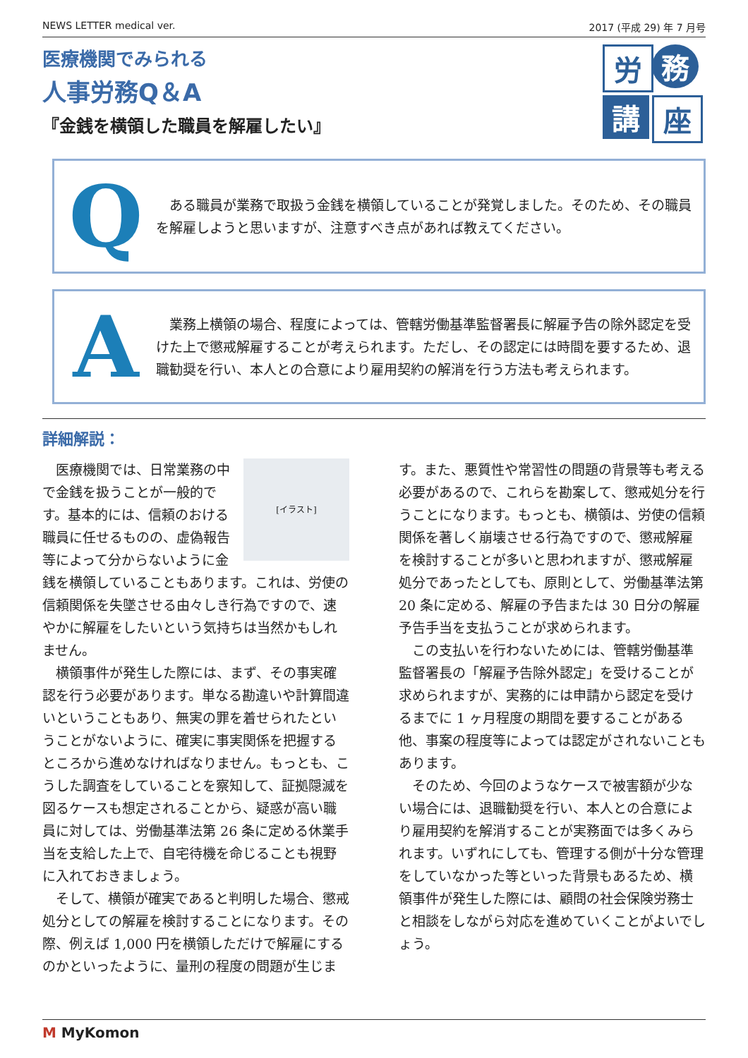NEWS LETTER medical ver. 2017 (平成 29) 年 7 月号
医療機関でみられる
人事労務Q＆A
『金銭を横領した職員を解雇したい』
労
務
講
座
Q
　ある職員が業務で取扱う金銭を横領していることが発覚しました。そのため、その職員を解雇しようと思いますが、注意すべき点があれば教えてください。
A
　業務上横領の場合、程度によっては、管轄労働基準監督署長に解雇予告の除外認定を受けた上で懲戒解雇することが考えられます。ただし、その認定には時間を要するため、退職勧奨を行い、本人との合意により雇用契約の解消を行う方法も考えられます。
詳細解説：
[イラスト]
医療機関では、日常業務の中で金銭を扱うことが一般的です。基本的には、信頼のおける職員に任せるものの、虚偽報告等によって分からないように金銭を横領していることもあります。これは、労使の信頼関係を失墜させる由々しき行為ですので、速やかに解雇をしたいという気持ちは当然かもしれません。
横領事件が発生した際には、まず、その事実確認を行う必要があります。単なる勘違いや計算間違いということもあり、無実の罪を着せられたということがないように、確実に事実関係を把握するところから進めなければなりません。もっとも、こうした調査をしていることを察知して、証拠隠滅を図るケースも想定されることから、疑惑が高い職員に対しては、労働基準法第 26 条に定める休業手当を支給した上で、自宅待機を命じることも視野に入れておきましょう。
そして、横領が確実であると判明した場合、懲戒処分としての解雇を検討することになります。その際、例えば 1,000 円を横領しただけで解雇にするのかといったように、量刑の程度の問題が生じます。また、悪質性や常習性の問題の背景等も考える必要があるので、これらを勘案して、懲戒処分を行うことになります。もっとも、横領は、労使の信頼関係を著しく崩壊させる行為ですので、懲戒解雇を検討することが多いと思われますが、懲戒解雇処分であったとしても、原則として、労働基準法第 20 条に定める、解雇の予告または 30 日分の解雇予告手当を支払うことが求められます。
この支払いを行わないためには、管轄労働基準監督署長の「解雇予告除外認定」を受けることが求められますが、実務的には申請から認定を受けるまでに 1 ヶ月程度の期間を要することがある他、事案の程度等によっては認定がされないこともあります。
そのため、今回のようなケースで被害額が少ない場合には、退職勧奨を行い、本人との合意により雇用契約を解消することが実務面では多くみられます。いずれにしても、管理する側が十分な管理をしていなかった等といった背景もあるため、横領事件が発生した際には、顧問の社会保険労務士と相談をしながら対応を進めていくことがよいでしょう。
M MyKomon